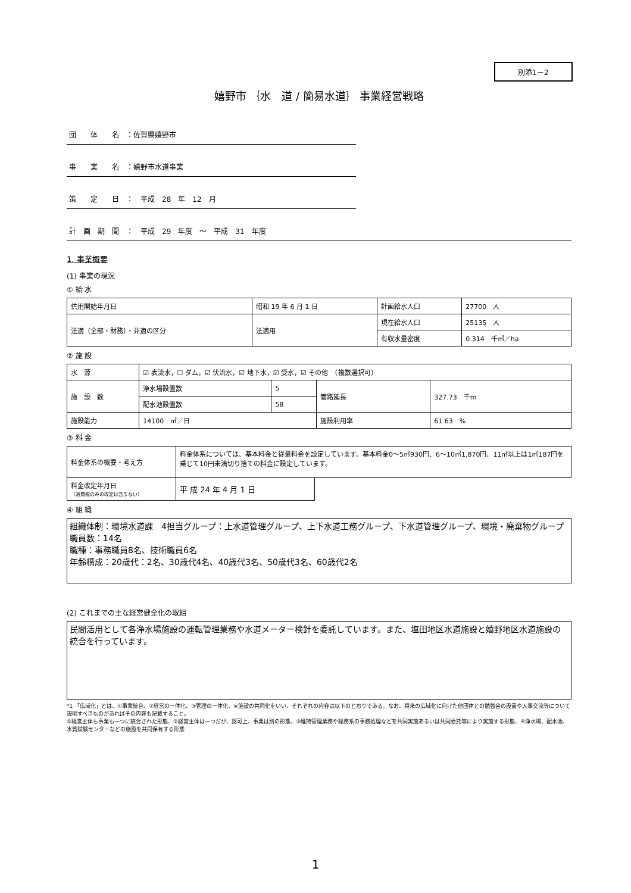別添1－2
嬉野市 ｛水　道 / 簡易水道｝ 事業経営戦略
団　　体　　名　：佐賀県嬉野市
事　　業　　名　：嬉野市水道事業
策　　定　　日　：　平成　28　年　12　月
計　画　期　間　：　平成　29　年度　～　平成　31　年度
1. 事業概要
(1) 事業の現況
① 給 水
| 供用開始年月日 | 昭和 19 年 6 月 1 日 | 計画給水人口 | 27700 人 |
| 法適（全部・財務）・非適の区分 | 法適用 | 現在給水人口 | 25135 人 |
| | | 有収水量密度 | 0.314 千㎥／ha |
② 施 設
| 水 源 | ☑ 表流水，☐ ダム，☑ 伏流水，☑ 地下水，☑ 受水，☑ その他 （複数選択可） | | | |
| 施 設 数 | 浄水場設置数 | 5 | 管路延長 | 327.73 千m |
| | 配水池設置数 | 58 | | |
| 施設能力 | 14100 ㎥／日 | | 施設利用率 | 61.63 % |
③ 料 金
| 料金体系の概要・考え方 | 料金体系については、基本料金と従量料金を設定しています。基本料金0～5㎥930円、6～10㎥1,870円、11㎥以上は1㎥187円を乗じて10円未満切り捨ての料金に設定しています。 | |
| 料金改定年月日 （消費税のみの改定は含まない） | 平 成 24 年 4 月 1 日 | |
④ 組 織
組織体制：環境水道課　4担当グループ：上水道管理グループ、上下水道工務グループ、下水道管理グループ、環境・廃棄物グループ
職員数：14名
職種：事務職員8名、技術職員6名
年齢構成：20歳代：2名、30歳代4名、40歳代3名、50歳代3名、60歳代2名
(2) これまでの主な経営健全化の取組
民間活用として各浄水場施設の運転管理業務や水道メーター検針を委託しています。また、塩田地区水道施設と嬉野地区水道施設の統合を行っています。
*1 「広域化」とは、①事業統合、②経営の一体化、③管理の一体化、④施設の共同化をいい、それぞれの内容は以下のとおりである。なお、将来の広域化に向けた他団体との勉強会の設置や人事交流等について説明すべきものがあればその内容も記載すること。
①経営主体も事業も一つに統合された形態、②経営主体は一つだが、認可上、事業は別の形態、③維持管理業務や総務系の事務処理などを共同実施あるいは共同委託等により実施する形態、④浄水場、配水池、水質試験センターなどの施設を共同保有する形態
1